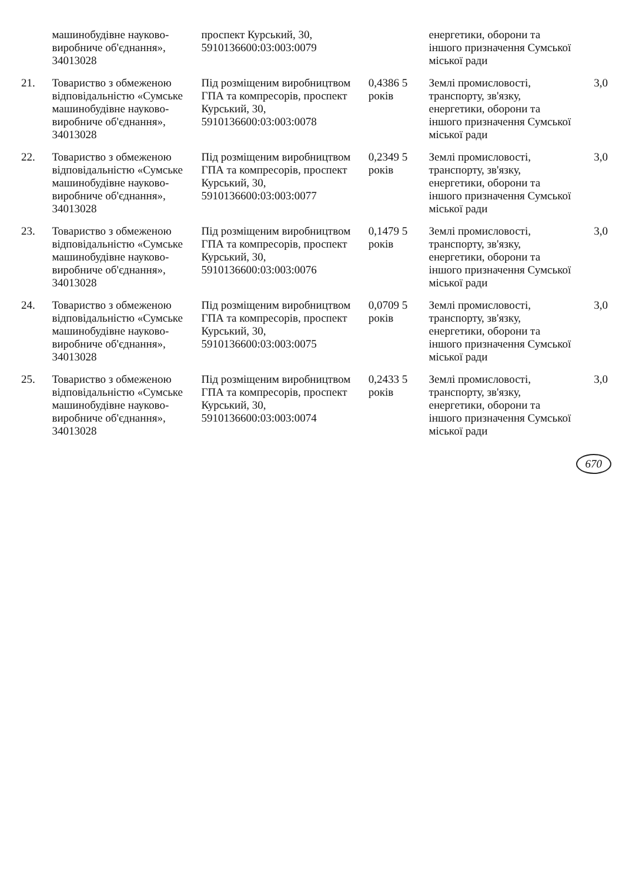| | машинобудівне науково-виробниче об'єднання», 34013028 | проспект Курський, 30, 5910136600:03:003:0079 | | енергетики, оборони та іншого призначення Сумської міської ради | |
| 21. | Товариство з обмеженою відповідальністю «Сумське машинобудівне науково-виробниче об'єднання», 34013028 | Під розміщеним виробництвом ГПА та компресорів, проспект Курський, 30, 5910136600:03:003:0078 | 0,4386 5 років | Землі промисловості, транспорту, зв'язку, енергетики, оборони та іншого призначення Сумської міської ради | 3,0 |
| 22. | Товариство з обмеженою відповідальністю «Сумське машинобудівне науково-виробниче об'єднання», 34013028 | Під розміщеним виробництвом ГПА та компресорів, проспект Курський, 30, 5910136600:03:003:0077 | 0,2349 5 років | Землі промисловості, транспорту, зв'язку, енергетики, оборони та іншого призначення Сумської міської ради | 3,0 |
| 23. | Товариство з обмеженою відповідальністю «Сумське машинобудівне науково-виробниче об'єднання», 34013028 | Під розміщеним виробництвом ГПА та компресорів, проспект Курський, 30, 5910136600:03:003:0076 | 0,1479 5 років | Землі промисловості, транспорту, зв'язку, енергетики, оборони та іншого призначення Сумської міської ради | 3,0 |
| 24. | Товариство з обмеженою відповідальністю «Сумське машинобудівне науково-виробниче об'єднання», 34013028 | Під розміщеним виробництвом ГПА та компресорів, проспект Курський, 30, 5910136600:03:003:0075 | 0,0709 5 років | Землі промисловості, транспорту, зв'язку, енергетики, оборони та іншого призначення Сумської міської ради | 3,0 |
| 25. | Товариство з обмеженою відповідальністю «Сумське машинобудівне науково-виробниче об'єднання», 34013028 | Під розміщеним виробництвом ГПА та компресорів, проспект Курський, 30, 5910136600:03:003:0074 | 0,2433 5 років | Землі промисловості, транспорту, зв'язку, енергетики, оборони та іншого призначення Сумської міської ради | 3,0 |
670